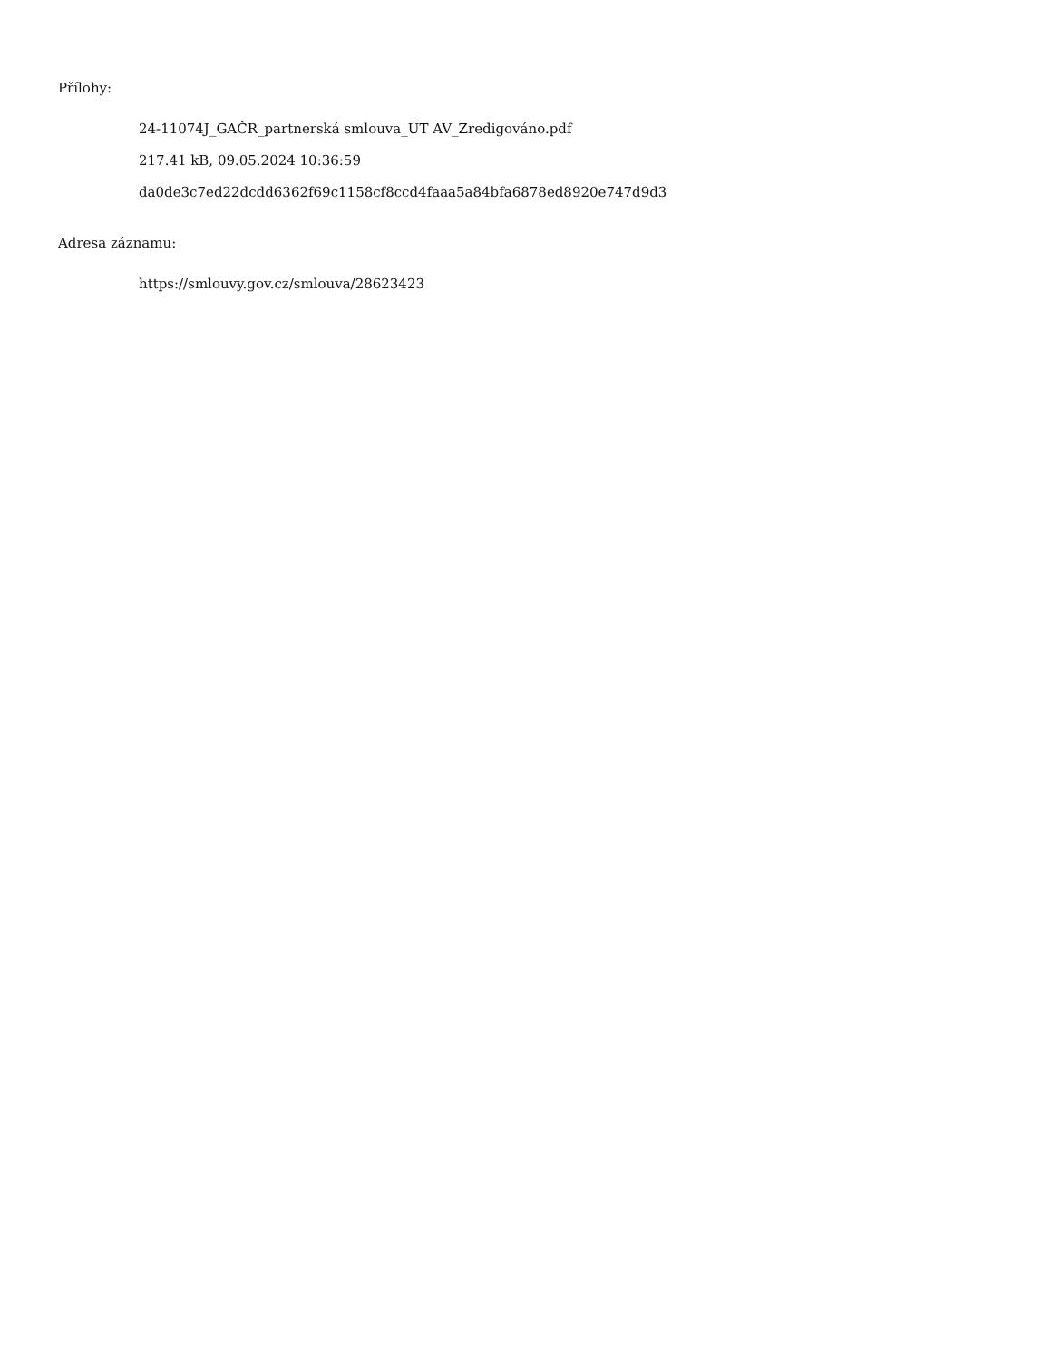Přílohy:
24-11074J_GAČR_partnerská smlouva_ÚT AV_Zredigováno.pdf
217.41 kB, 09.05.2024 10:36:59
da0de3c7ed22dcdd6362f69c1158cf8ccd4faaa5a84bfa6878ed8920e747d9d3
Adresa záznamu:
https://smlouvy.gov.cz/smlouva/28623423